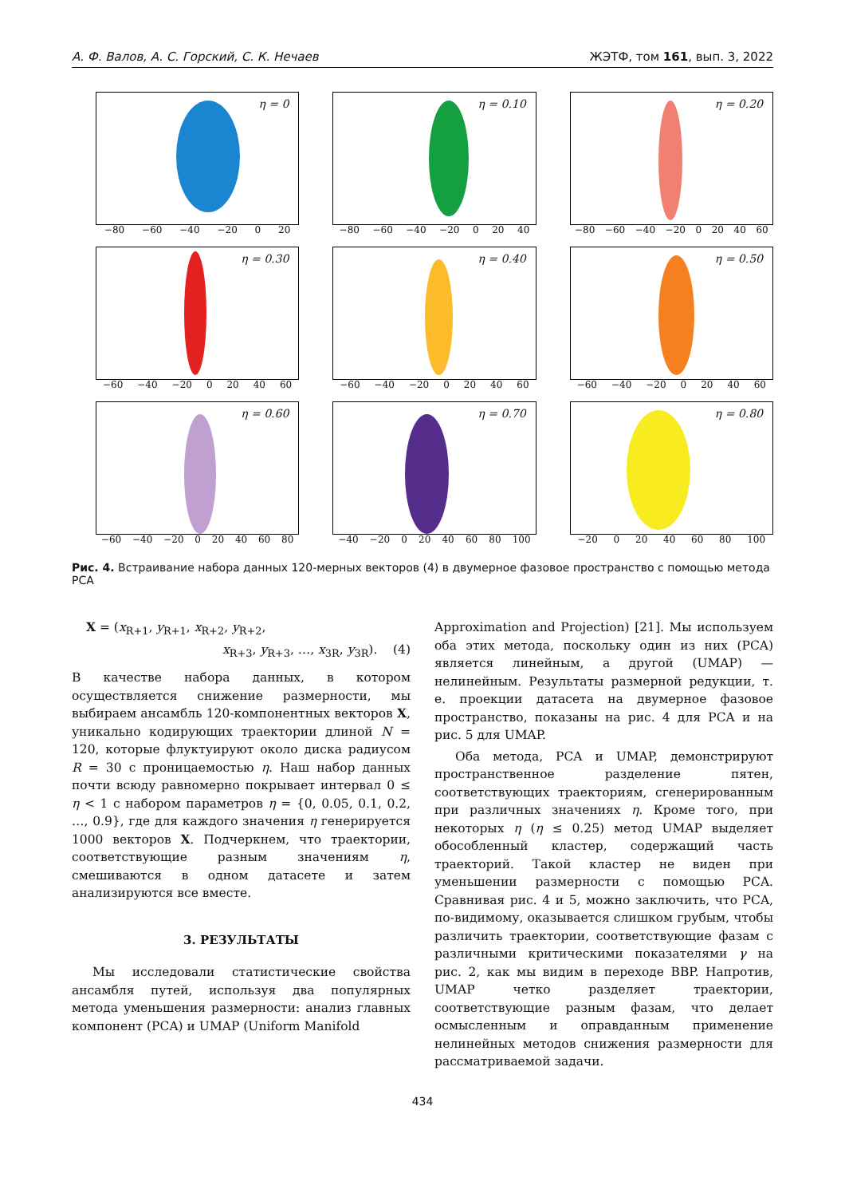А. Ф. Валов, А. С. Горский, С. К. Нечаев ЖЭТФ, том 161, вып. 3, 2022
η = 0
−80 −60 −40 −20 0 20
η = 0.10
−80 −60 −40 −20 0 20 40
η = 0.20
−80 −60 −40 −20 0 20 40 60
η = 0.30
−60 −40 −20 0 20 40 60
η = 0.40
−60 −40 −20 0 20 40 60
η = 0.50
−60 −40 −20 0 20 40 60
η = 0.60
−60 −40 −20 0 20 40 60 80
η = 0.70
−40 −20 0 20 40 60 80 100
η = 0.80
−20 0 20 40 60 80 100
Рис. 4. Встраивание набора данных 120-мерных векторов (4) в двумерное фазовое пространство с помощью метода PCA
X = (x<sub>R+1</sub>, y<sub>R+1</sub>, x<sub>R+2</sub>, y<sub>R+2</sub>,
x<sub>R+3</sub>, y<sub>R+3</sub>, …, x<sub>3R</sub>, y<sub>3R</sub>). (4)
В качестве набора данных, в котором осуществляется снижение размерности, мы выбираем ансамбль 120-компонентных векторов X, уникально кодирующих траектории длиной N = 120, которые флуктуируют около диска радиусом R = 30 с проницаемостью η. Наш набор данных почти всюду равномерно покрывает интервал 0 ≤ η < 1 с набором параметров η = {0, 0.05, 0.1, 0.2, …, 0.9}, где для каждого значения η генерируется 1000 векторов X. Подчеркнем, что траектории, соответствующие разным значениям η, смешиваются в одном датасете и затем анализируются все вместе.
3. РЕЗУЛЬТАТЫ
Мы исследовали статистические свойства ансамбля путей, используя два популярных метода уменьшения размерности: анализ главных компонент (PCA) и UMAP (Uniform Manifold
Approximation and Projection) [21]. Мы используем оба этих метода, поскольку один из них (PCA) является линейным, а другой (UMAP) — нелинейным. Результаты размерной редукции, т. е. проекции датасета на двумерное фазовое пространство, показаны на рис. 4 для PCA и на рис. 5 для UMAP.
Оба метода, PCA и UMAP, демонстрируют пространственное разделение пятен, соответствующих траекториям, сгенерированным при различных значениях η. Кроме того, при некоторых η (η ≤ 0.25) метод UMAP выделяет обособленный кластер, содержащий часть траекторий. Такой кластер не виден при уменьшении размерности с помощью PCA. Сравнивая рис. 4 и 5, можно заключить, что PCA, по-видимому, оказывается слишком грубым, чтобы различить траектории, соответствующие фазам с различными критическими показателями γ на рис. 2, как мы видим в переходе BBP. Напротив, UMAP четко разделяет траектории, соответствующие разным фазам, что делает осмысленным и оправданным применение нелинейных методов снижения размерности для рассматриваемой задачи.
434